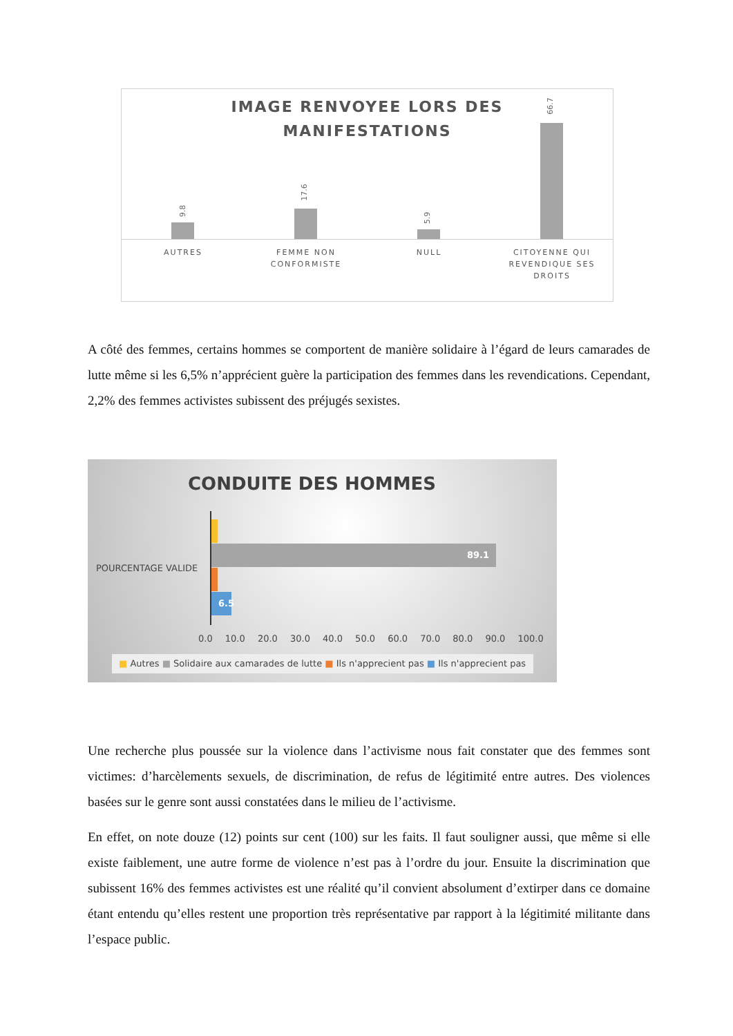IMAGE RENVOYEE LORS DES
MANIFESTATIONS
9.8
17.6
5.9
66.7
AUTRES
FEMME NON CONFORMISTE
NULL
CITOYENNE QUI REVENDIQUE SES DROITS
A côté des femmes, certains hommes se comportent de manière solidaire à l’égard de leurs camarades de lutte même si les 6,5% n’apprécient guère la participation des femmes dans les revendications. Cependant, 2,2% des femmes activistes subissent des préjugés sexistes.
CONDUITE DES HOMMES
POURCENTAGE VALIDE
89.1
6.5
0.0 10.0 20.0 30.0 40.0 50.0 60.0 70.0 80.0 90.0 100.0
■ Autres ■ Solidaire aux camarades de lutte ■ Ils n'apprecient pas ■ Ils n'apprecient pas
Une recherche plus poussée sur la violence dans l’activisme nous fait constater que des femmes sont victimes: d’harcèlements sexuels, de discrimination, de refus de légitimité entre autres. Des violences basées sur le genre sont aussi constatées dans le milieu de l’activisme.
En effet, on note douze (12) points sur cent (100) sur les faits. Il faut souligner aussi, que même si elle existe faiblement, une autre forme de violence n’est pas à l’ordre du jour. Ensuite la discrimination que subissent 16% des femmes activistes est une réalité qu’il convient absolument d’extirper dans ce domaine étant entendu qu’elles restent une proportion très représentative par rapport à la légitimité militante dans l’espace public.